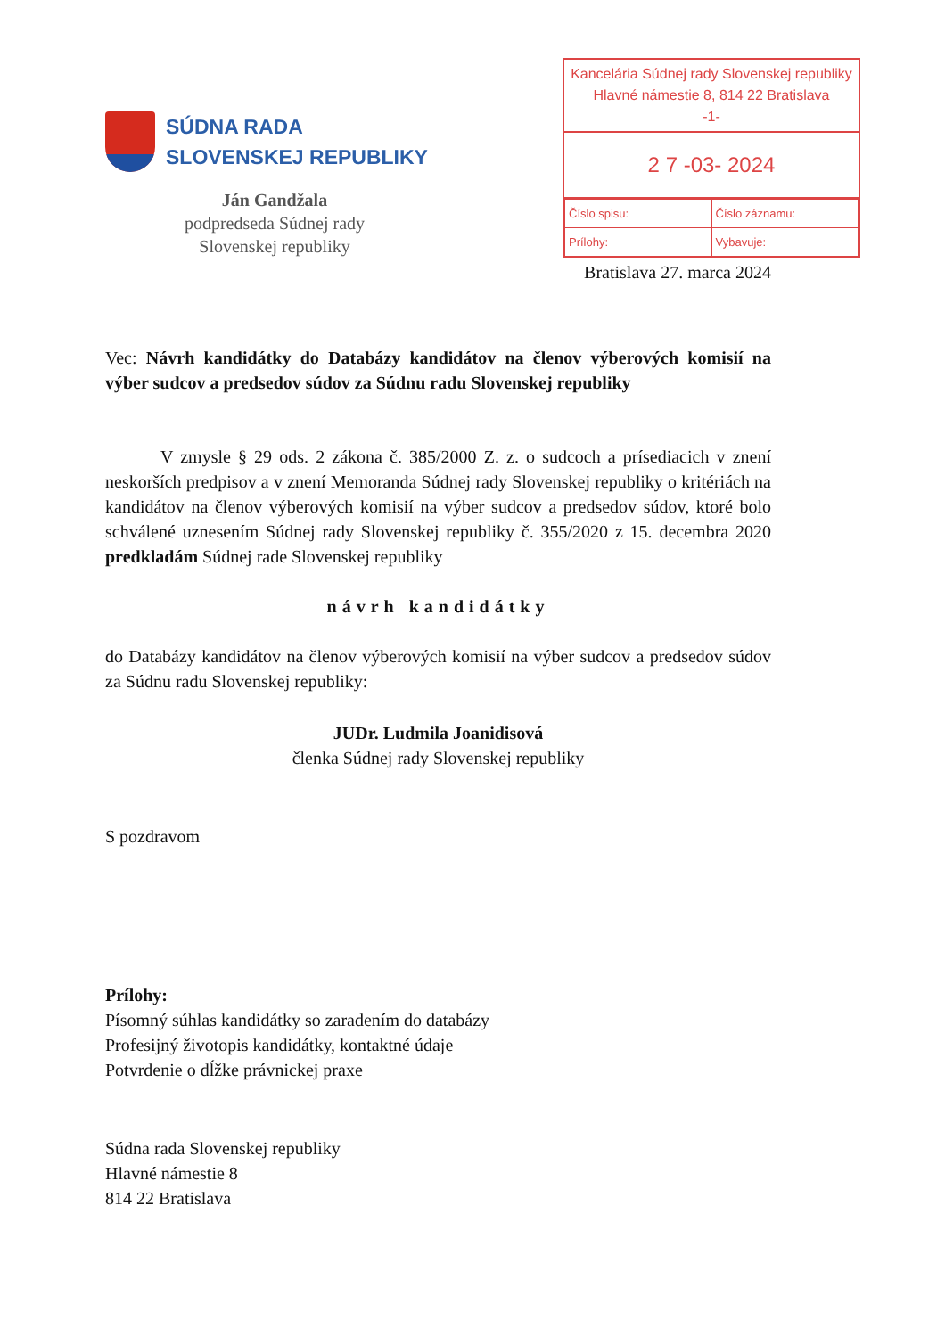SÚDNA RADA
SLOVENSKEJ REPUBLIKY
Ján Gandžala
podpredseda Súdnej rady
Slovenskej republiky
Kancelária Súdnej rady Slovenskej republiky
Hlavné námestie 8, 814 22 Bratislava
-1-
2 7 -03- 2024
| Číslo spisu: | Číslo záznamu: |
| Prílohy: | Vybavuje: |
Bratislava 27. marca 2024
Vec: Návrh kandidátky do Databázy kandidátov na členov výberových komisií na výber sudcov a predsedov súdov za Súdnu radu Slovenskej republiky
V zmysle § 29 ods. 2 zákona č. 385/2000 Z. z. o sudcoch a prísediacich v znení neskorších predpisov a v znení Memoranda Súdnej rady Slovenskej republiky o kritériách na kandidátov na členov výberových komisií na výber sudcov a predsedov súdov, ktoré bolo schválené uznesením Súdnej rady Slovenskej republiky č. 355/2020 z 15. decembra 2020 predkladám Súdnej rade Slovenskej republiky
návrh kandidátky
do Databázy kandidátov na členov výberových komisií na výber sudcov a predsedov súdov za Súdnu radu Slovenskej republiky:
JUDr. Ludmila Joanidisová
členka Súdnej rady Slovenskej republiky
S pozdravom
Prílohy:
Písomný súhlas kandidátky so zaradením do databázy
Profesijný životopis kandidátky, kontaktné údaje
Potvrdenie o dĺžke právnickej praxe
Súdna rada Slovenskej republiky
Hlavné námestie 8
814 22 Bratislava